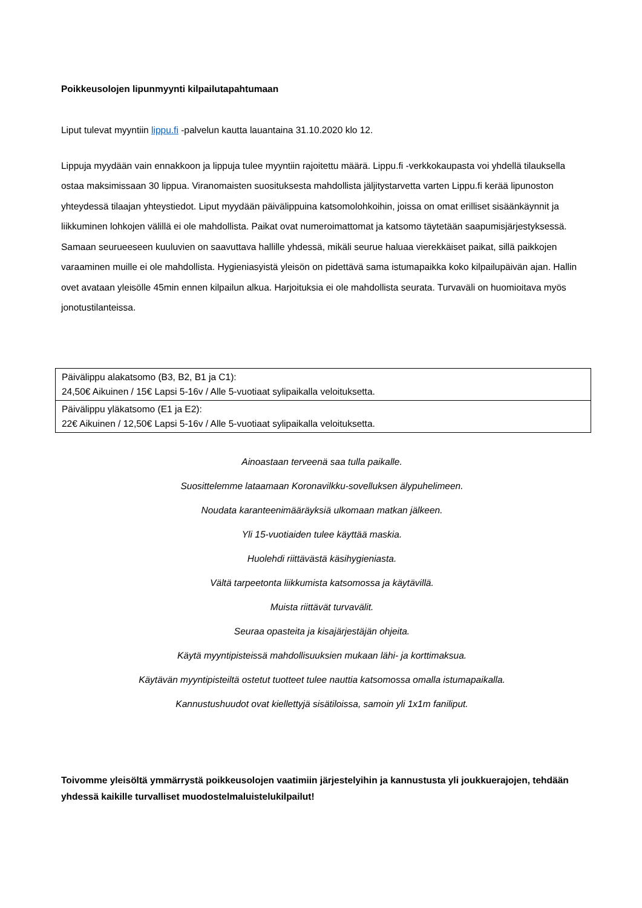Poikkeusolojen lipunmyynti kilpailutapahtumaan
Liput tulevat myyntiin lippu.fi -palvelun kautta lauantaina 31.10.2020 klo 12.
Lippuja myydään vain ennakkoon ja lippuja tulee myyntiin rajoitettu määrä. Lippu.fi -verkkokaupasta voi yhdellä tilauksella ostaa maksimissaan 30 lippua. Viranomaisten suosituksesta mahdollista jäljitystarvetta varten Lippu.fi kerää lipunoston yhteydessä tilaajan yhteystiedot. Liput myydään päivälippuina katsomolohkoihin, joissa on omat erilliset sisäänkäynnit ja liikkuminen lohkojen välillä ei ole mahdollista. Paikat ovat numeroimattomat ja katsomo täytetään saapumisjärjestyksessä. Samaan seurueeseen kuuluvien on saavuttava hallille yhdessä, mikäli seurue haluaa vierekkäiset paikat, sillä paikkojen varaaminen muille ei ole mahdollista. Hygieniasyistä yleisön on pidettävä sama istumapaikka koko kilpailupäivän ajan. Hallin ovet avataan yleisölle 45min ennen kilpailun alkua. Harjoituksia ei ole mahdollista seurata. Turvaväli on huomioitava myös jonotustilanteissa.
| Päivälippu alakatsomo (B3, B2, B1 ja C1): 24,50€ Aikuinen / 15€ Lapsi 5-16v / Alle 5-vuotiaat sylipaikalla veloituksetta. |
| Päivälippu yläkatsomo (E1 ja E2): 22€ Aikuinen / 12,50€ Lapsi 5-16v / Alle 5-vuotiaat sylipaikalla veloituksetta. |
Ainoastaan terveenä saa tulla paikalle.
Suosittelemme lataamaan Koronavilkku-sovelluksen älypuhelimeen.
Noudata karanteenimääräyksiä ulkomaan matkan jälkeen.
Yli 15-vuotiaiden tulee käyttää maskia.
Huolehdi riittävästä käsihygieniasta.
Vältä tarpeetonta liikkumista katsomossa ja käytävillä.
Muista riittävät turvavälit.
Seuraa opasteita ja kisajärjestäjän ohjeita.
Käytä myyntipisteissä mahdollisuuksien mukaan lähi- ja korttimaksua.
Käytävän myyntipisteiltä ostetut tuotteet tulee nauttia katsomossa omalla istumapaikalla.
Kannustushuudot ovat kiellettyjä sisätiloissa, samoin yli 1x1m faniliput.
Toivomme yleisöltä ymmärrystä poikkeusolojen vaatimiin järjestelyihin ja kannustusta yli joukkuerajojen, tehdään yhdessä kaikille turvalliset muodostelmaluistelukilpailut!